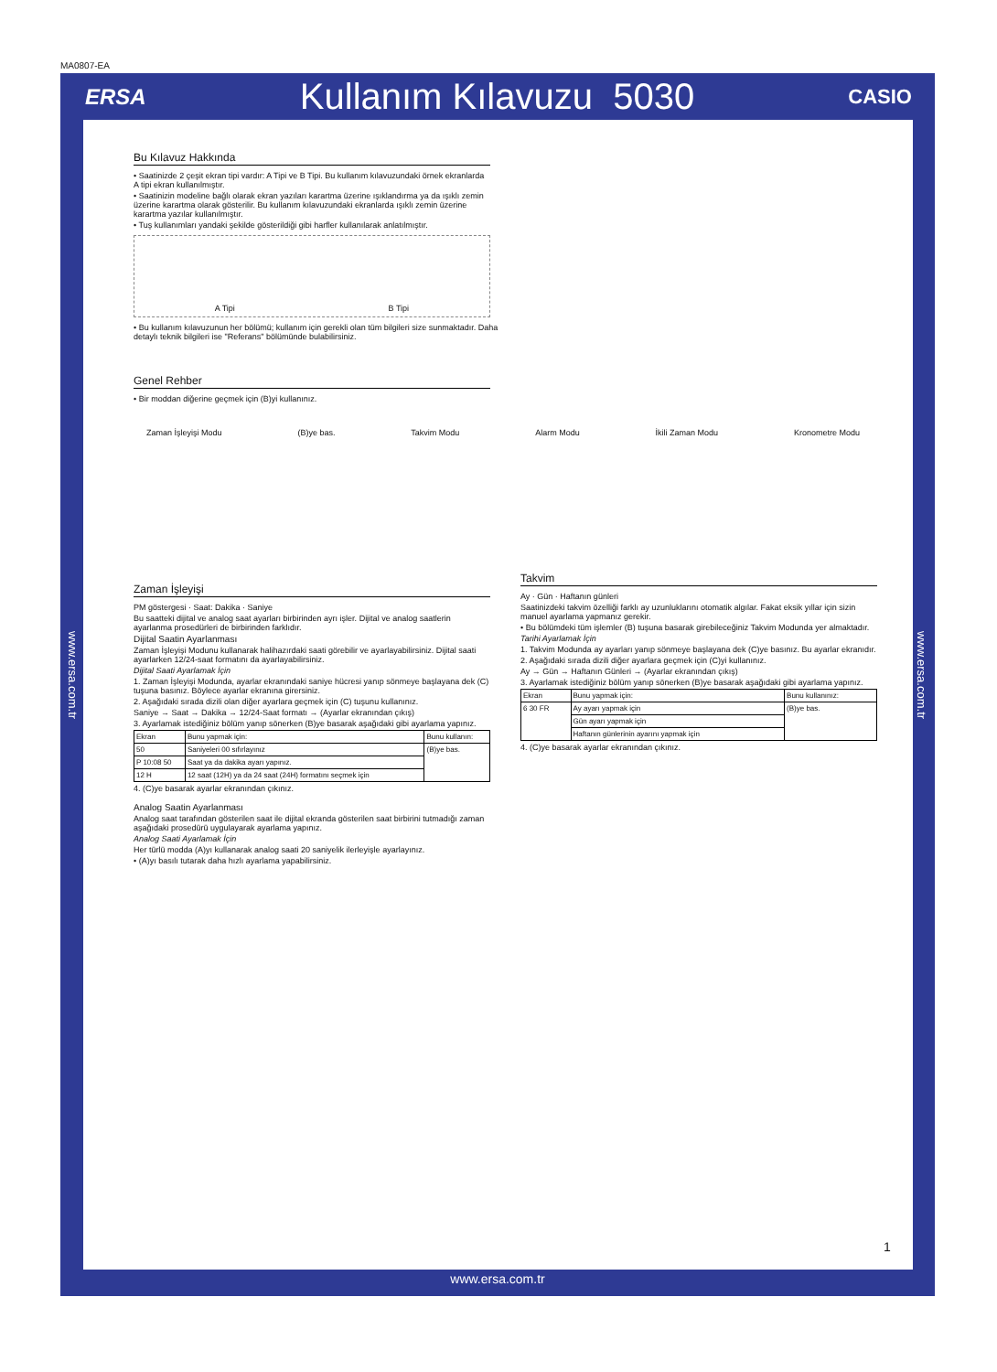MA0807-EA
ERSA Kullanım Kılavuzu 5030 CASIO
www.ersa.com.tr
www.ersa.com.tr
Bu Kılavuz Hakkında
• Saatinizde 2 çeşit ekran tipi vardır: A Tipi ve B Tipi. Bu kullanım kılavuzundaki örnek ekranlarda A tipi ekran kullanılmıştır.
• Saatinizin modeline bağlı olarak ekran yazıları karartma üzerine ışıklandırma ya da ışıklı zemin üzerine karartma olarak gösterilir. Bu kullanım kılavuzundaki ekranlarda ışıklı zemin üzerine karartma yazılar kullanılmıştır.
• Tuş kullanımları yandaki şekilde gösterildiği gibi harfler kullanılarak anlatılmıştır.
A Tipi B Tipi
• Bu kullanım kılavuzunun her bölümü; kullanım için gerekli olan tüm bilgileri size sunmaktadır. Daha detaylı teknik bilgileri ise "Referans" bölümünde bulabilirsiniz.
Genel Rehber
• Bir moddan diğerine geçmek için (B)yi kullanınız.
Zaman İşleyişi
PM göstergesi · Saat: Dakika · Saniye
Bu saatteki dijital ve analog saat ayarları birbirinden ayrı işler. Dijital ve analog saatlerin ayarlanma prosedürleri de birbirinden farklıdır.
Dijital Saatin Ayarlanması
Zaman İşleyişi Modunu kullanarak halihazırdaki saati görebilir ve ayarlayabilirsiniz. Dijital saati ayarlarken 12/24-saat formatını da ayarlayabilirsiniz.
Dijital Saati Ayarlamak İçin
1. Zaman İşleyişi Modunda, ayarlar ekranındaki saniye hücresi yanıp sönmeye başlayana dek (C) tuşuna basınız. Böylece ayarlar ekranına girersiniz.
2. Aşağıdaki sırada dizili olan diğer ayarlara geçmek için (C) tuşunu kullanınız.
Saniye → Saat → Dakika → 12/24-Saat formatı → (Ayarlar ekranından çıkış)
3. Ayarlamak istediğiniz bölüm yanıp sönerken (B)ye basarak aşağıdaki gibi ayarlama yapınız.
| Ekran | Bunu yapmak için: | Bunu kullanın: |
| --- | --- | --- |
| 50 | Saniyeleri 00 sıfırlayınız | (B)ye bas. |
| P 10:08 50 | Saat ya da dakika ayarı yapınız. | |
| 12 H | 12 saat (12H) ya da 24 saat (24H) formatını seçmek için | |
4. (C)ye basarak ayarlar ekranından çıkınız.
Analog Saatin Ayarlanması
Analog saat tarafından gösterilen saat ile dijital ekranda gösterilen saat birbirini tutmadığı zaman aşağıdaki prosedürü uygulayarak ayarlama yapınız.
Analog Saati Ayarlamak İçin
Her türlü modda (A)yı kullanarak analog saati 20 saniyelik ilerleyişle ayarlayınız.
• (A)yı basılı tutarak daha hızlı ayarlama yapabilirsiniz.
Zaman İşleyişi Modu (B)ye bas. Takvim Modu Alarm Modu İkili Zaman Modu Kronometre Modu
Takvim
Ay · Gün · Haftanın günleri
Saatinizdeki takvim özelliği farklı ay uzunluklarını otomatik algılar. Fakat eksik yıllar için sizin manuel ayarlama yapmanız gerekir.
• Bu bölümdeki tüm işlemler (B) tuşuna basarak girebileceğiniz Takvim Modunda yer almaktadır.
Tarihi Ayarlamak İçin
1. Takvim Modunda ay ayarları yanıp sönmeye başlayana dek (C)ye basınız. Bu ayarlar ekranıdır.
2. Aşağıdaki sırada dizili diğer ayarlara geçmek için (C)yi kullanınız.
Ay → Gün → Haftanın Günleri → (Ayarlar ekranından çıkış)
3. Ayarlamak istediğiniz bölüm yanıp sönerken (B)ye basarak aşağıdaki gibi ayarlama yapınız.
| Ekran | Bunu yapmak için: | Bunu kullanınız: |
| --- | --- | --- |
| 6 30 FR | Ay ayarı yapmak için | (B)ye bas. |
| | Gün ayarı yapmak için | |
| | Haftanın günlerinin ayarını yapmak için | |
4. (C)ye basarak ayarlar ekranından çıkınız.
1
www.ersa.com.tr